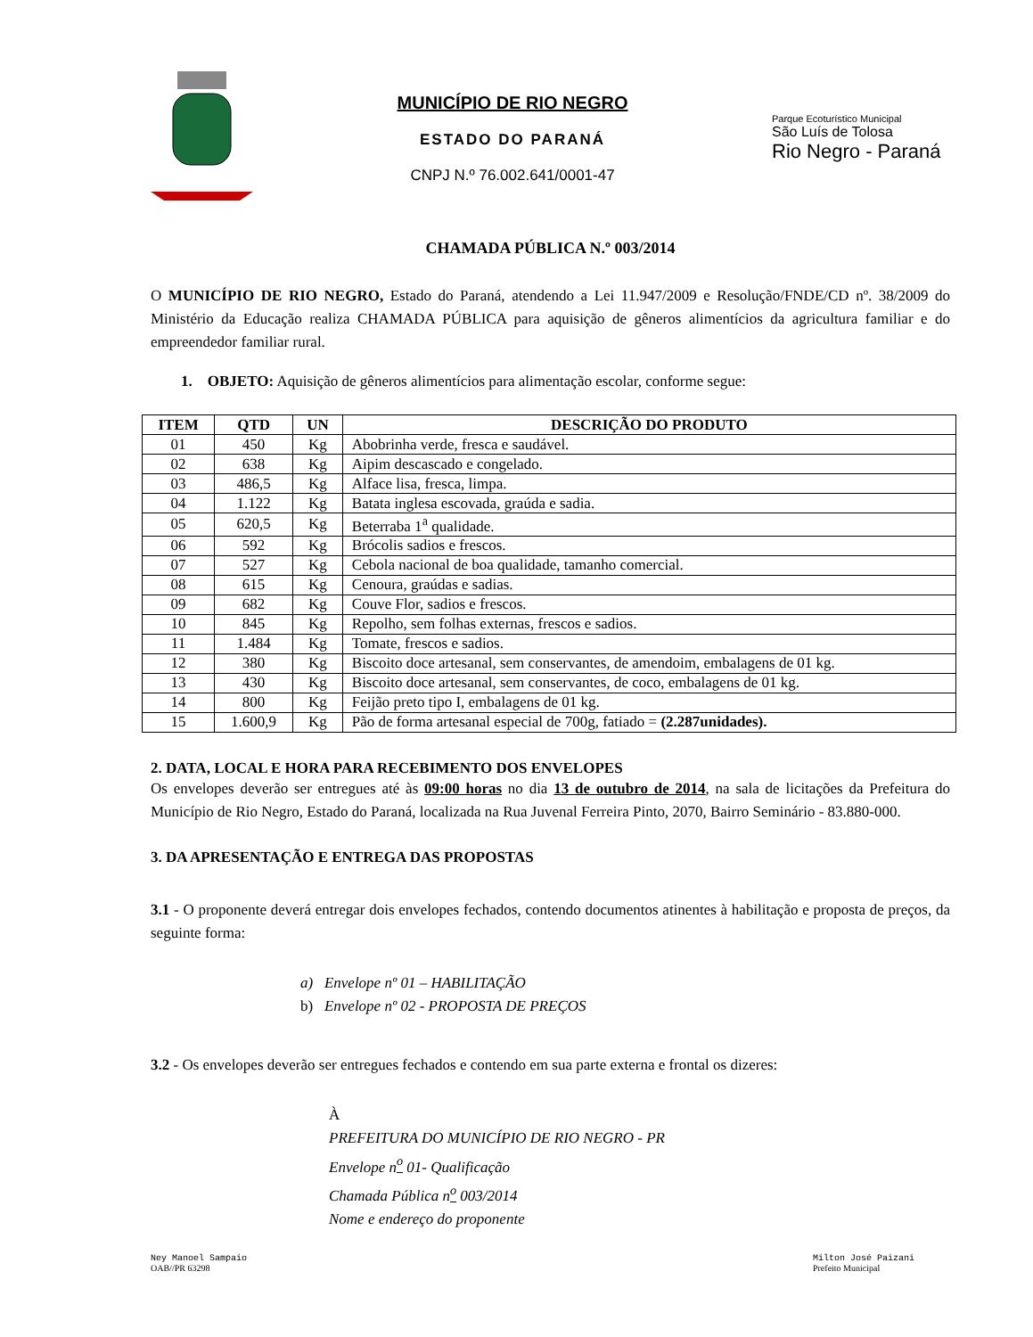MUNICÍPIO DE RIO NEGRO
ESTADO DO PARANÁ
CNPJ N.º 76.002.641/0001-47
Parque Ecoturístico Municipal
São Luís de Tolosa
Rio Negro - Paraná
CHAMADA PÚBLICA N.º 003/2014
O MUNICÍPIO DE RIO NEGRO, Estado do Paraná, atendendo a Lei 11.947/2009 e Resolução/FNDE/CD nº. 38/2009 do Ministério da Educação realiza CHAMADA PÚBLICA para aquisição de gêneros alimentícios da agricultura familiar e do empreendedor familiar rural.
1. OBJETO: Aquisição de gêneros alimentícios para alimentação escolar, conforme segue:
| ITEM | QTD | UN | DESCRIÇÃO DO PRODUTO |
| --- | --- | --- | --- |
| 01 | 450 | Kg | Abobrinha verde, fresca e saudável. |
| 02 | 638 | Kg | Aipim descascado e congelado. |
| 03 | 486,5 | Kg | Alface lisa, fresca, limpa. |
| 04 | 1.122 | Kg | Batata inglesa escovada, graúda e sadia. |
| 05 | 620,5 | Kg | Beterraba 1<sup>a</sup> qualidade. |
| 06 | 592 | Kg | Brócolis sadios e frescos. |
| 07 | 527 | Kg | Cebola nacional de boa qualidade, tamanho comercial. |
| 08 | 615 | Kg | Cenoura, graúdas e sadias. |
| 09 | 682 | Kg | Couve Flor, sadios e frescos. |
| 10 | 845 | Kg | Repolho, sem folhas externas, frescos e sadios. |
| 11 | 1.484 | Kg | Tomate, frescos e sadios. |
| 12 | 380 | Kg | Biscoito doce artesanal, sem conservantes, de amendoim, embalagens de 01 kg. |
| 13 | 430 | Kg | Biscoito doce artesanal, sem conservantes, de coco, embalagens de 01 kg. |
| 14 | 800 | Kg | Feijão preto tipo I, embalagens de 01 kg. |
| 15 | 1.600,9 | Kg | Pão de forma artesanal especial de 700g, fatiado = (2.287unidades). |
2. DATA, LOCAL E HORA PARA RECEBIMENTO DOS ENVELOPES
Os envelopes deverão ser entregues até às 09:00 horas no dia 13 de outubro de 2014, na sala de licitações da Prefeitura do Município de Rio Negro, Estado do Paraná, localizada na Rua Juvenal Ferreira Pinto, 2070, Bairro Seminário - 83.880-000.
3. DA APRESENTAÇÃO E ENTREGA DAS PROPOSTAS
3.1 - O proponente deverá entregar dois envelopes fechados, contendo documentos atinentes à habilitação e proposta de preços, da seguinte forma:
a) Envelope nº 01 – HABILITAÇÃO
b) Envelope nº 02 - PROPOSTA DE PREÇOS
3.2 - Os envelopes deverão ser entregues fechados e contendo em sua parte externa e frontal os dizeres:
À
PREFEITURA DO MUNICÍPIO DE RIO NEGRO - PR
Envelope n<sup>o</sup> 01- Qualificação
Chamada Pública n<sup>o</sup> 003/2014
Nome e endereço do proponente
Ney Manoel Sampaio
OAB//PR 63298
Milton José Paizani
Prefeito Municipal